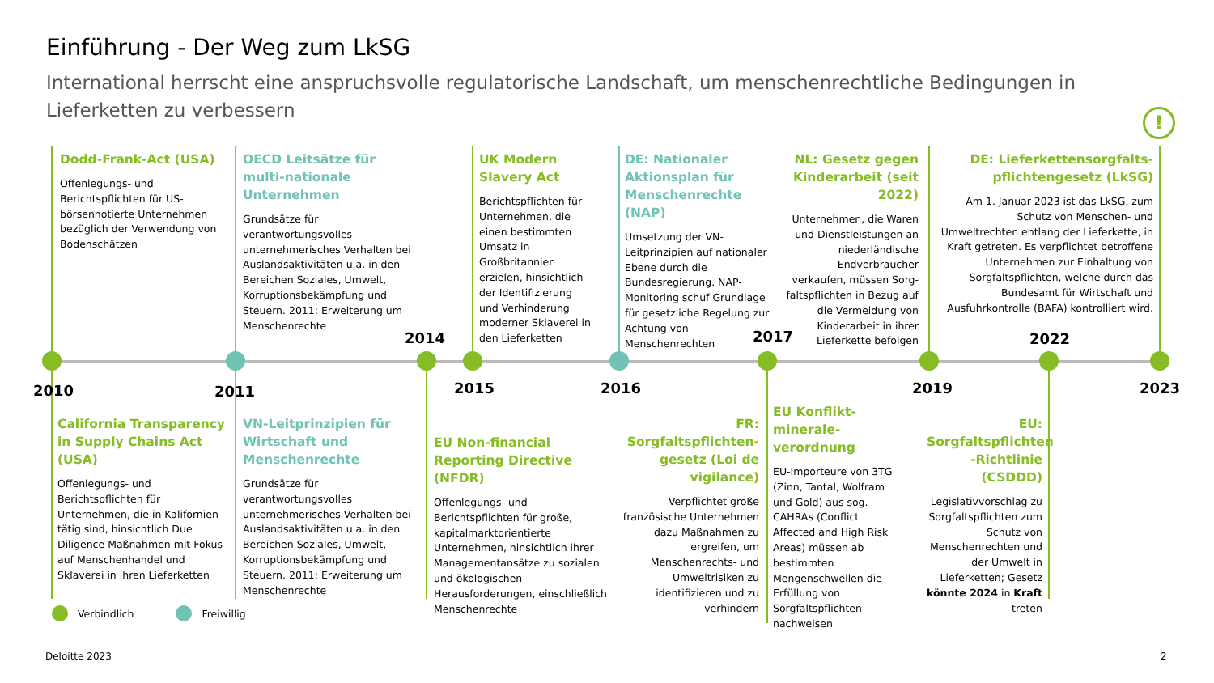Einführung - Der Weg zum LkSG
International herrscht eine anspruchsvolle regulatorische Landschaft, um menschenrechtliche Bedingungen in Lieferketten zu verbessern
!
2010 2011
2014
2015 2016
2017
2019
2022
2023
Dodd-Frank-Act (USA)
Offenlegungs- und Berichtspflichten für US-börsennotierte Unternehmen bezüglich der Verwendung von Bodenschätzen
OECD Leitsätze für multi-nationale Unternehmen
Grundsätze für verantwortungsvolles unternehmerisches Verhalten bei Auslandsaktivitäten u.a. in den Bereichen Soziales, Umwelt, Korruptionsbekämpfung und Steuern. 2011: Erweiterung um Menschenrechte
UK Modern Slavery Act
Berichtspflichten für Unternehmen, die einen bestimmten Umsatz in Großbritannien erzielen, hinsichtlich der Identifizierung und Verhinderung moderner Sklaverei in den Lieferketten
DE: Nationaler Aktionsplan für Menschenrechte (NAP)
Umsetzung der VN-Leitprinzipien auf nationaler Ebene durch die Bundesregierung. NAP-Monitoring schuf Grundlage für gesetzliche Regelung zur Achtung von Menschenrechten
NL: Gesetz gegen Kinderarbeit (seit 2022)
Unternehmen, die Waren und Dienstleistungen an niederländische Endverbraucher verkaufen, müssen Sorg-faltspflichten in Bezug auf die Vermeidung von Kinderarbeit in ihrer Lieferkette befolgen
DE: Lieferkettensorgfalts-pflichtengesetz (LkSG)
Am 1. Januar 2023 ist das LkSG, zum Schutz von Menschen- und Umweltrechten entlang der Lieferkette, in Kraft getreten. Es verpflichtet betroffene Unternehmen zur Einhaltung von Sorgfaltspflichten, welche durch das Bundesamt für Wirtschaft und Ausfuhrkontrolle (BAFA) kontrolliert wird.
California Transparency in Supply Chains Act (USA)
Offenlegungs- und Berichtspflichten für Unternehmen, die in Kalifornien tätig sind, hinsichtlich Due Diligence Maßnahmen mit Fokus auf Menschenhandel und Sklaverei in ihren Lieferketten
VN-Leitprinzipien für Wirtschaft und Menschenrechte
Grundsätze für verantwortungsvolles unternehmerisches Verhalten bei Auslandsaktivitäten u.a. in den Bereichen Soziales, Umwelt, Korruptionsbekämpfung und Steuern. 2011: Erweiterung um Menschenrechte
EU Non-financial Reporting Directive (NFDR)
Offenlegungs- und Berichtspflichten für große, kapitalmarktorientierte Unternehmen, hinsichtlich ihrer Managementansätze zu sozialen und ökologischen Herausforderungen, einschließlich Menschenrechte
FR: Sorgfaltspflichten-gesetz (Loi de vigilance)
Verpflichtet große französische Unternehmen dazu Maßnahmen zu ergreifen, um Menschenrechts- und Umweltrisiken zu identifizieren und zu verhindern
EU Konflikt-minerale-verordnung
EU-Importeure von 3TG (Zinn, Tantal, Wolfram und Gold) aus sog. CAHRAs (Conflict Affected and High Risk Areas) müssen ab bestimmten Mengenschwellen die Erfüllung von Sorgfaltspflichten nachweisen
EU: Sorgfaltspflichten -Richtlinie (CSDDD)
Legislativvorschlag zu Sorgfaltspflichten zum Schutz von Menschenrechten und der Umwelt in Lieferketten; Gesetz könnte 2024 in Kraft treten
Verbindlich Freiwillig
Deloitte 2023 2